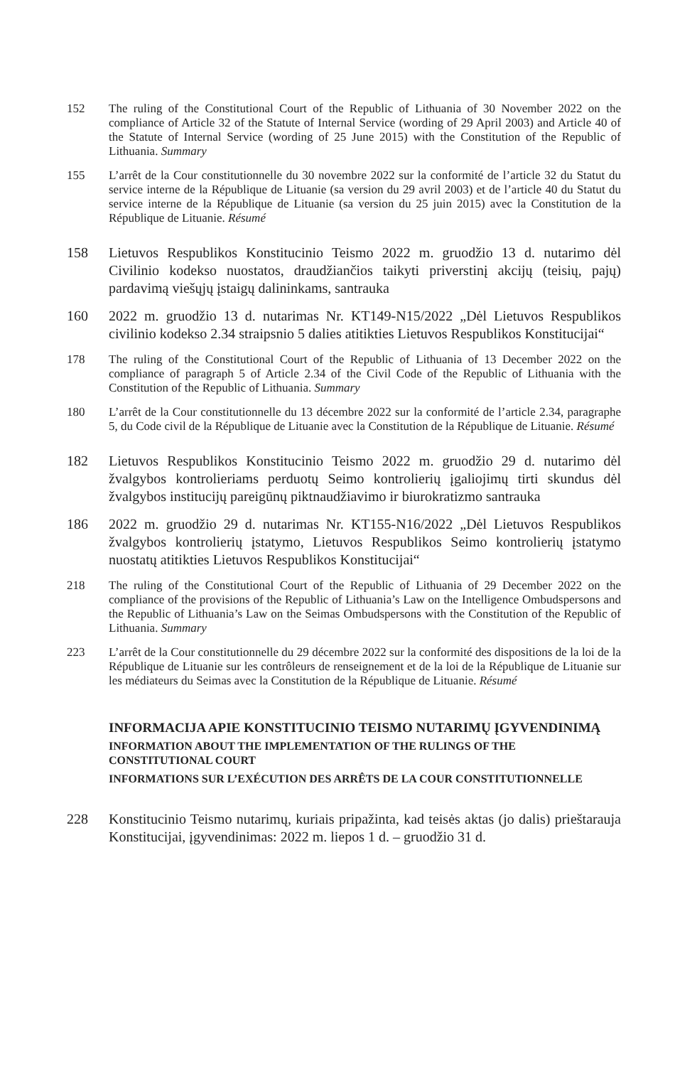152 The ruling of the Constitutional Court of the Republic of Lithuania of 30 November 2022 on the compliance of Article 32 of the Statute of Internal Service (wording of 29 April 2003) and Article 40 of the Statute of Internal Service (wording of 25 June 2015) with the Constitution of the Republic of Lithuania. Summary
155 L’arrêt de la Cour constitutionnelle du 30 novembre 2022 sur la conformité de l’article 32 du Statut du service interne de la République de Lituanie (sa version du 29 avril 2003) et de l’article 40 du Statut du service interne de la République de Lituanie (sa version du 25 juin 2015) avec la Constitution de la République de Lituanie. Résumé
158 Lietuvos Respublikos Konstitucinio Teismo 2022 m. gruodžio 13 d. nutarimo dėl Civilinio kodekso nuostatos, draudžiančios taikyti priverstinį akcijų (teisių, pajų) pardavimą viešųjų įstaigų dalininkams, santrauka
160 2022 m. gruodžio 13 d. nutarimas Nr. KT149-N15/2022 „Dėl Lietuvos Respublikos civilinio kodekso 2.34 straipsnio 5 dalies atitikties Lietuvos Respublikos Konstitucijai“
178 The ruling of the Constitutional Court of the Republic of Lithuania of 13 December 2022 on the compliance of paragraph 5 of Article 2.34 of the Civil Code of the Republic of Lithuania with the Constitution of the Republic of Lithuania. Summary
180 L’arrêt de la Cour constitutionnelle du 13 décembre 2022 sur la conformité de l’article 2.34, paragraphe 5, du Code civil de la République de Lituanie avec la Constitution de la République de Lituanie. Résumé
182 Lietuvos Respublikos Konstitucinio Teismo 2022 m. gruodžio 29 d. nutarimo dėl žvalgybos kontrolieriams perduotų Seimo kontrolierių įgaliojimų tirti skundus dėl žvalgybos institucijų pareigūnų piktnaudžiavimo ir biurokratizmo santrauka
186 2022 m. gruodžio 29 d. nutarimas Nr. KT155-N16/2022 „Dėl Lietuvos Respublikos žvalgybos kontrolierių įstatymo, Lietuvos Respublikos Seimo kontrolierių įstatymo nuostatų atitikties Lietuvos Respublikos Konstitucijai“
218 The ruling of the Constitutional Court of the Republic of Lithuania of 29 December 2022 on the compliance of the provisions of the Republic of Lithuania’s Law on the Intelligence Ombudspersons and the Republic of Lithuania’s Law on the Seimas Ombudspersons with the Constitution of the Republic of Lithuania. Summary
223 L’arrêt de la Cour constitutionnelle du 29 décembre 2022 sur la conformité des dispositions de la loi de la République de Lituanie sur les contrôleurs de renseignement et de la loi de la République de Lituanie sur les médiateurs du Seimas avec la Constitution de la République de Lituanie. Résumé
INFORMACIJA APIE KONSTITUCINIO TEISMO NUTARIMŲ ĮGYVENDINIMĄ
INFORMATION ABOUT THE IMPLEMENTATION OF THE RULINGS OF THE CONSTITUTIONAL COURT
INFORMATIONS SUR L’EXÉCUTION DES ARRÊTS DE LA COUR CONSTITUTIONNELLE
228 Konstitucinio Teismo nutarimų, kuriais pripažinta, kad teisės aktas (jo dalis) prieštarauja Konstitucijai, įgyvendinimas: 2022 m. liepos 1 d. – gruodžio 31 d.